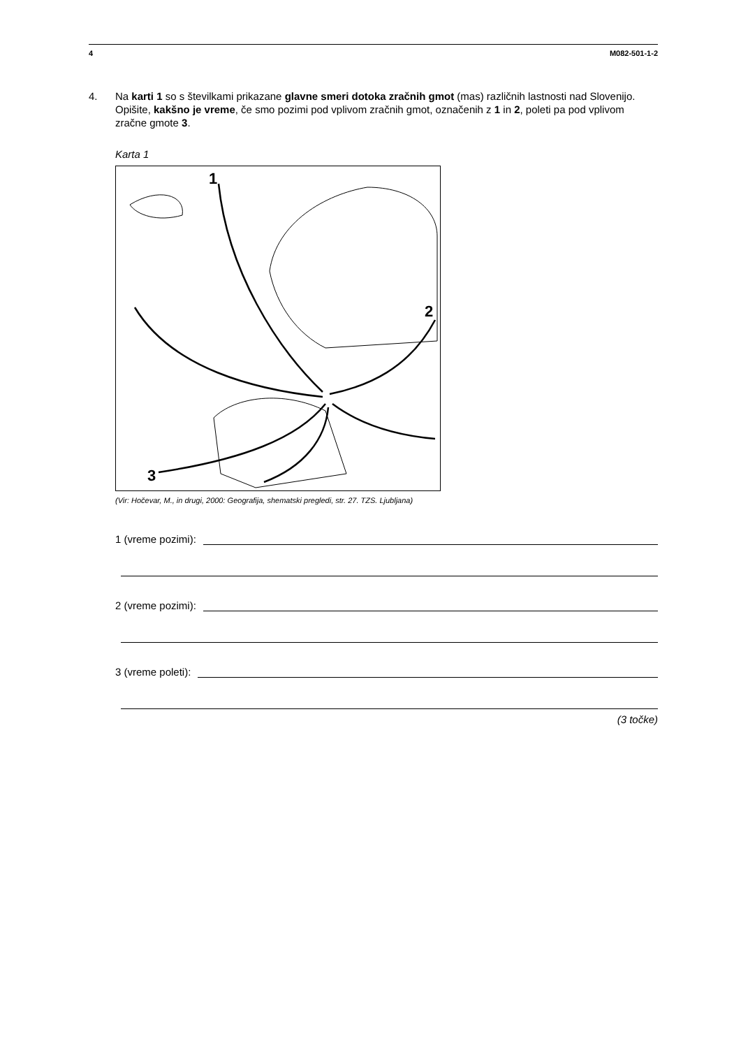4 M082-501-1-2
4. Na karti 1 so s številkami prikazane glavne smeri dotoka zračnih gmot (mas) različnih lastnosti nad Slovenijo. Opišite, kakšno je vreme, če smo pozimi pod vplivom zračnih gmot, označenih z 1 in 2, poleti pa pod vplivom zračne gmote 3.
Karta 1
1
2
3
(Vir: Hočevar, M., in drugi, 2000: Geografija, shematski pregledi, str. 27. TZS. Ljubljana)
1 (vreme pozimi):
2 (vreme pozimi):
3 (vreme poleti):
(3 točke)